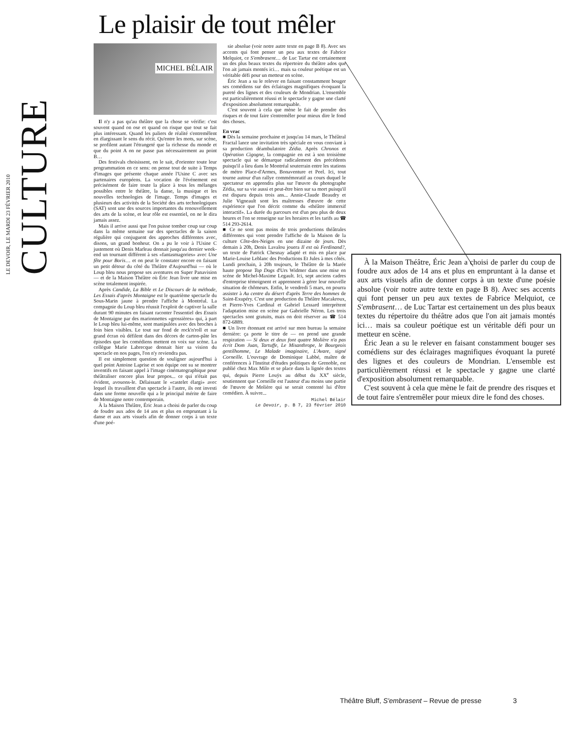LE DEVOIR, LE MARDI 23 FÉVRIER 2010 CULTURE
Le plaisir de tout mêler
MICHEL BÉLAIR
Il n'y a pas qu'au théâtre que la chose se vérifie: c'est souvent quand on ose et quand on risque que tout se fait plus intéressant. Quand les paliers de réalité s'entremêlent en élargissant le sens du récit. Qu'entre les mots, sur scène, se profilent autant l'étrangeté que la richesse du monde et que du point A on ne passe pas nécessairement au point B…
Des festivals choisissent, on le sait, d'orienter toute leur programmation en ce sens: on pense tout de suite à Temps d'images que présente chaque année l'Usine C avec ses partenaires européens. La vocation de l'événement est précisément de faire toute la place à tous les mélanges possibles entre le théâtre, la danse, la musique et les nouvelles technologies de l'image. Temps d'images et plusieurs des activités de la Société des arts technologiques (SAT) sont une des sources importantes du renouvellement des arts de la scène, et leur rôle est essentiel, on ne le dira jamais assez.
Mais il arrive aussi que l'on puisse tomber coup sur coup dans la même semaine sur des spectacles de la saison régulière qui conjuguent des approches différentes avec, disons, un grand bonheur. On a pu le voir à l'Usine C justement où Denis Marleau donnait jusqu'au dernier week-end un tournant différent à ses «fantasmagories» avec Une fête pour Boris… et on peut le constater encore en faisant un petit détour du côté du Théâtre d'Aujourd'hui — où le Loup bleu nous propose ses aventures en Super Panavision — et de la Maison Théâtre où Éric Jean livre une mise en scène totalement inspirée.
Après Candide, La Bible et Le Discours de la méthode, Les Essais d'après Montaigne est le quatrième spectacle du Sous-Marin jaune à prendre l'affiche à Montréal. La compagnie du Loup bleu réussit l'exploit de captiver la salle durant 90 minutes en faisant raconter l'essentiel des Essais de Montaigne par des marionnettes «grossières» qui, à part le Loup bleu lui-même, sont manipulées avec des broches à foin bien visibles. Le tout sur fond de rock'n'roll et sur grand écran où défilent dans des décors de carton-pâte les épisodes que les comédiens mettent en voix sur scène. La collègue Marie Labrecque donnait hier sa vision du spectacle en nos pages, l'on n'y reviendra pas.
Il est simplement question de souligner aujourd'hui à quel point Antoine Laprise et son équipe ont su se montrer inventifs en faisant appel à l'image cinématographique pour théâtraliser encore plus leur propos... ce qui n'était pas évident, avouons-le. Délaissant le «castelet élargi» avec lequel ils travaillent d'un spectacle à l'autre, ils ont investi dans une forme nouvelle qui a le principal mérite de faire de Montaigne notre contemporain.
À la Maison Théâtre, Éric Jean a choisi de parler du coup de foudre aux ados de 14 ans et plus en empruntant à la danse et aux arts visuels afin de donner corps à un texte d'une poé-
sie absolue (voir notre autre texte en page B 8). Avec ses accents qui font penser un peu aux textes de Fabrice Melquiot, ce S'embrasent… de Luc Tartar est certainement un des plus beaux textes du répertoire du théâtre ados que l'on ait jamais montés ici… mais sa couleur poétique est un véritable défi pour un metteur en scène.
Éric Jean a su le relever en faisant constamment bouger ses comédiens sur des éclairages magnifiques évoquant la pureté des lignes et des couleurs de Mondrian. L'ensemble est particulièrement réussi et le spectacle y gagne une clarté d'exposition absolument remarquable.
C'est souvent à cela que mène le fait de prendre des risques et de tout faire s'entremêler pour mieux dire le fond des choses.
En vrac
■ Dès la semaine prochaine et jusqu'au 14 mars, le Théâtral Fractal lance une invitation très spéciale en vous conviant à sa production déambulatoire Zédia. Après Chronos et Opération Cigogne, la compagnie en est à son troisième spectacle qui se démarque radicalement des précédents puisqu'il a lieu dans le Montréal souterrain entre les stations de métro Place-d'Armes, Bonaventure et Peel. Ici, tout tourne autour d'un rallye commémoratif au cours duquel le spectateur en apprendra plus sur l'œuvre du photographe Zédia, sur sa vie aussi et peut-être bien sur sa mort puisqu'il est disparu depuis trois ans... Annie-Claude Beaudry et Julie Vigneault sont les maîtresses d'œuvre de cette expérience que l'on décrit comme du «théâtre immersif interactif». La durée du parcours est d'un peu plus de deux heures et l'on se renseigne sur les horaires et les tarifs au ☎ 514 293-2614.
■ Ce ne sont pas moins de trois productions théâtrales différentes qui vont prendre l'affiche de la Maison de la culture Côte-des-Neiges en une dizaine de jours. Dès demain à 20h, Denis Lavalou jouera Il est où Ferdinand?, un texte de Patrick Chesnay adapté et mis en place par Marie-Louise Leblanc des Productions Et Jules à mes côtés. Lundi prochain, à 20h toujours, le Théâtre de la Marée haute propose Top Dogs d'Urs Widmer dans une mise en scène de Michel-Maxime Legault. Ici, sept anciens cadres d'entreprise témoignent et apprennent à gérer leur nouvelle situation de chômeurs. Enfin, le vendredi 5 mars, on pourra assister à Au centre du désert d'après Terre des hommes de Saint-Exupéry. C'est une production du Théâtre Macakroux, et Pierre-Yves Cardinal et Gabriel Lessard interprètent l'adaptation mise en scène par Gabrielle Néron. Les trois spectacles sont gratuits, mais on doit réserver au ☎ 514 872-6889.
■ Un livre étonnant est arrivé sur mon bureau la semaine dernière: ça porte le titre de — on prend une grande respiration — Si deux et deux font quatre Molière n'a pas écrit Dom Juan, Tartuffe, Le Misanthrope, le Bourgeois gentilhomme, Le Malade imaginaire, L'Avare, signé Corneille. L'ouvrage de Dominique Labbé, maître de conférences à l'Institut d'études politiques de Grenoble, est publié chez Max Milo et se place dans la lignée des textes qui, depuis Pierre Louÿs au début du XX<sup>e</sup> siècle, soutiennent que Corneille est l'auteur d'au moins une partie de l'œuvre de Molière qui se serait contenté lui d'être comédien. À suivre...
Michel Bélair
Le Devoir, p. B 7, 23 février 2010
À la Maison Théâtre, Éric Jean a choisi de parler du coup de foudre aux ados de 14 ans et plus en empruntant à la danse et aux arts visuels afin de donner corps à un texte d'une poésie absolue (voir notre autre texte en page B 8). Avec ses accents qui font penser un peu aux textes de Fabrice Melquiot, ce S'embrasent… de Luc Tartar est certainement un des plus beaux textes du répertoire du théâtre ados que l'on ait jamais montés ici… mais sa couleur poétique est un véritable défi pour un metteur en scène.
Éric Jean a su le relever en faisant constamment bouger ses comédiens sur des éclairages magnifiques évoquant la pureté des lignes et des couleurs de Mondrian. L'ensemble est particulièrement réussi et le spectacle y gagne une clarté d'exposition absolument remarquable.
C'est souvent à cela que mène le fait de prendre des risques et de tout faire s'entremêler pour mieux dire le fond des choses.
Théâtre Bluff, S'embrasent – Revue de presse 3